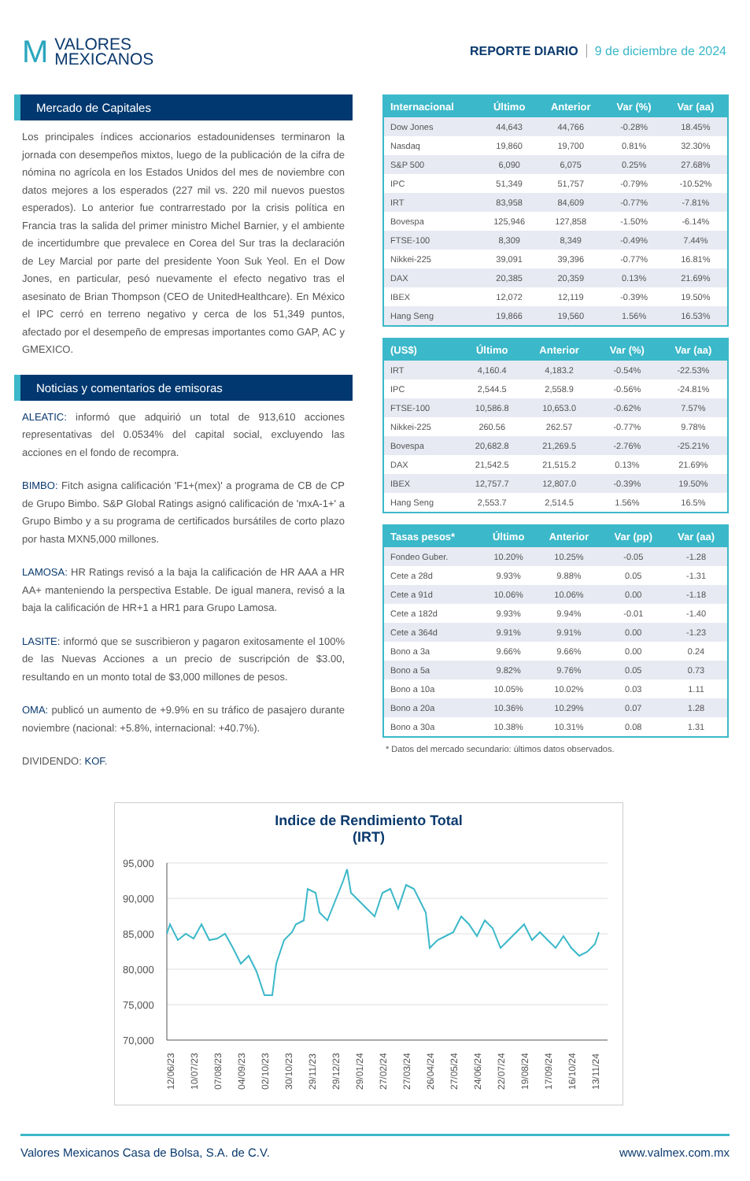M
VALORES
MEXICANOS
REPORTE DIARIO 9 de diciembre de 2024
Mercado de Capitales
Los principales índices accionarios estadounidenses terminaron la jornada con desempeños mixtos, luego de la publicación de la cifra de nómina no agrícola en los Estados Unidos del mes de noviembre con datos mejores a los esperados (227 mil vs. 220 mil nuevos puestos esperados). Lo anterior fue contrarrestado por la crisis política en Francia tras la salida del primer ministro Michel Barnier, y el ambiente de incertidumbre que prevalece en Corea del Sur tras la declaración de Ley Marcial por parte del presidente Yoon Suk Yeol. En el Dow Jones, en particular, pesó nuevamente el efecto negativo tras el asesinato de Brian Thompson (CEO de UnitedHealthcare). En México el IPC cerró en terreno negativo y cerca de los 51,349 puntos, afectado por el desempeño de empresas importantes como GAP, AC y GMEXICO.
Noticias y comentarios de emisoras
ALEATIC: informó que adquirió un total de 913,610 acciones representativas del 0.0534% del capital social, excluyendo las acciones en el fondo de recompra.
BIMBO: Fitch asigna calificación 'F1+(mex)' a programa de CB de CP de Grupo Bimbo. S&P Global Ratings asignó calificación de 'mxA-1+' a Grupo Bimbo y a su programa de certificados bursátiles de corto plazo por hasta MXN5,000 millones.
LAMOSA: HR Ratings revisó a la baja la calificación de HR AAA a HR AA+ manteniendo la perspectiva Estable. De igual manera, revisó a la baja la calificación de HR+1 a HR1 para Grupo Lamosa.
LASITE: informó que se suscribieron y pagaron exitosamente el 100% de las Nuevas Acciones a un precio de suscripción de $3.00, resultando en un monto total de $3,000 millones de pesos.
OMA: publicó un aumento de +9.9% en su tráfico de pasajero durante noviembre (nacional: +5.8%, internacional: +40.7%).
DIVIDENDO: KOF.
| Internacional | Último | Anterior | Var (%) | Var (aa) |
| --- | --- | --- | --- | --- |
| Dow Jones | 44,643 | 44,766 | -0.28% | 18.45% |
| Nasdaq | 19,860 | 19,700 | 0.81% | 32.30% |
| S&P 500 | 6,090 | 6,075 | 0.25% | 27.68% |
| IPC | 51,349 | 51,757 | -0.79% | -10.52% |
| IRT | 83,958 | 84,609 | -0.77% | -7.81% |
| Bovespa | 125,946 | 127,858 | -1.50% | -6.14% |
| FTSE-100 | 8,309 | 8,349 | -0.49% | 7.44% |
| Nikkei-225 | 39,091 | 39,396 | -0.77% | 16.81% |
| DAX | 20,385 | 20,359 | 0.13% | 21.69% |
| IBEX | 12,072 | 12,119 | -0.39% | 19.50% |
| Hang Seng | 19,866 | 19,560 | 1.56% | 16.53% |
| (US$) | Último | Anterior | Var (%) | Var (aa) |
| --- | --- | --- | --- | --- |
| IRT | 4,160.4 | 4,183.2 | -0.54% | -22.53% |
| IPC | 2,544.5 | 2,558.9 | -0.56% | -24.81% |
| FTSE-100 | 10,586.8 | 10,653.0 | -0.62% | 7.57% |
| Nikkei-225 | 260.56 | 262.57 | -0.77% | 9.78% |
| Bovespa | 20,682.8 | 21,269.5 | -2.76% | -25.21% |
| DAX | 21,542.5 | 21,515.2 | 0.13% | 21.69% |
| IBEX | 12,757.7 | 12,807.0 | -0.39% | 19.50% |
| Hang Seng | 2,553.7 | 2,514.5 | 1.56% | 16.5% |
| Tasas pesos* | Último | Anterior | Var (pp) | Var (aa) |
| --- | --- | --- | --- | --- |
| Fondeo Guber. | 10.20% | 10.25% | -0.05 | -1.28 |
| Cete a 28d | 9.93% | 9.88% | 0.05 | -1.31 |
| Cete a 91d | 10.06% | 10.06% | 0.00 | -1.18 |
| Cete a 182d | 9.93% | 9.94% | -0.01 | -1.40 |
| Cete a 364d | 9.91% | 9.91% | 0.00 | -1.23 |
| Bono a 3a | 9.66% | 9.66% | 0.00 | 0.24 |
| Bono a 5a | 9.82% | 9.76% | 0.05 | 0.73 |
| Bono a 10a | 10.05% | 10.02% | 0.03 | 1.11 |
| Bono a 20a | 10.36% | 10.29% | 0.07 | 1.28 |
| Bono a 30a | 10.38% | 10.31% | 0.08 | 1.31 |
* Datos del mercado secundario: últimos datos observados.
Indice de Rendimiento Total
(IRT)
95,000
90,000
85,000
80,000
75,000
70,000
12/06/23
10/07/23
07/08/23
04/09/23
02/10/23
30/10/23
29/11/23
29/12/23
29/01/24
27/02/24
27/03/24
26/04/24
27/05/24
24/06/24
22/07/24
19/08/24
17/09/24
16/10/24
13/11/24
Valores Mexicanos Casa de Bolsa, S.A. de C.V. www.valmex.com.mx